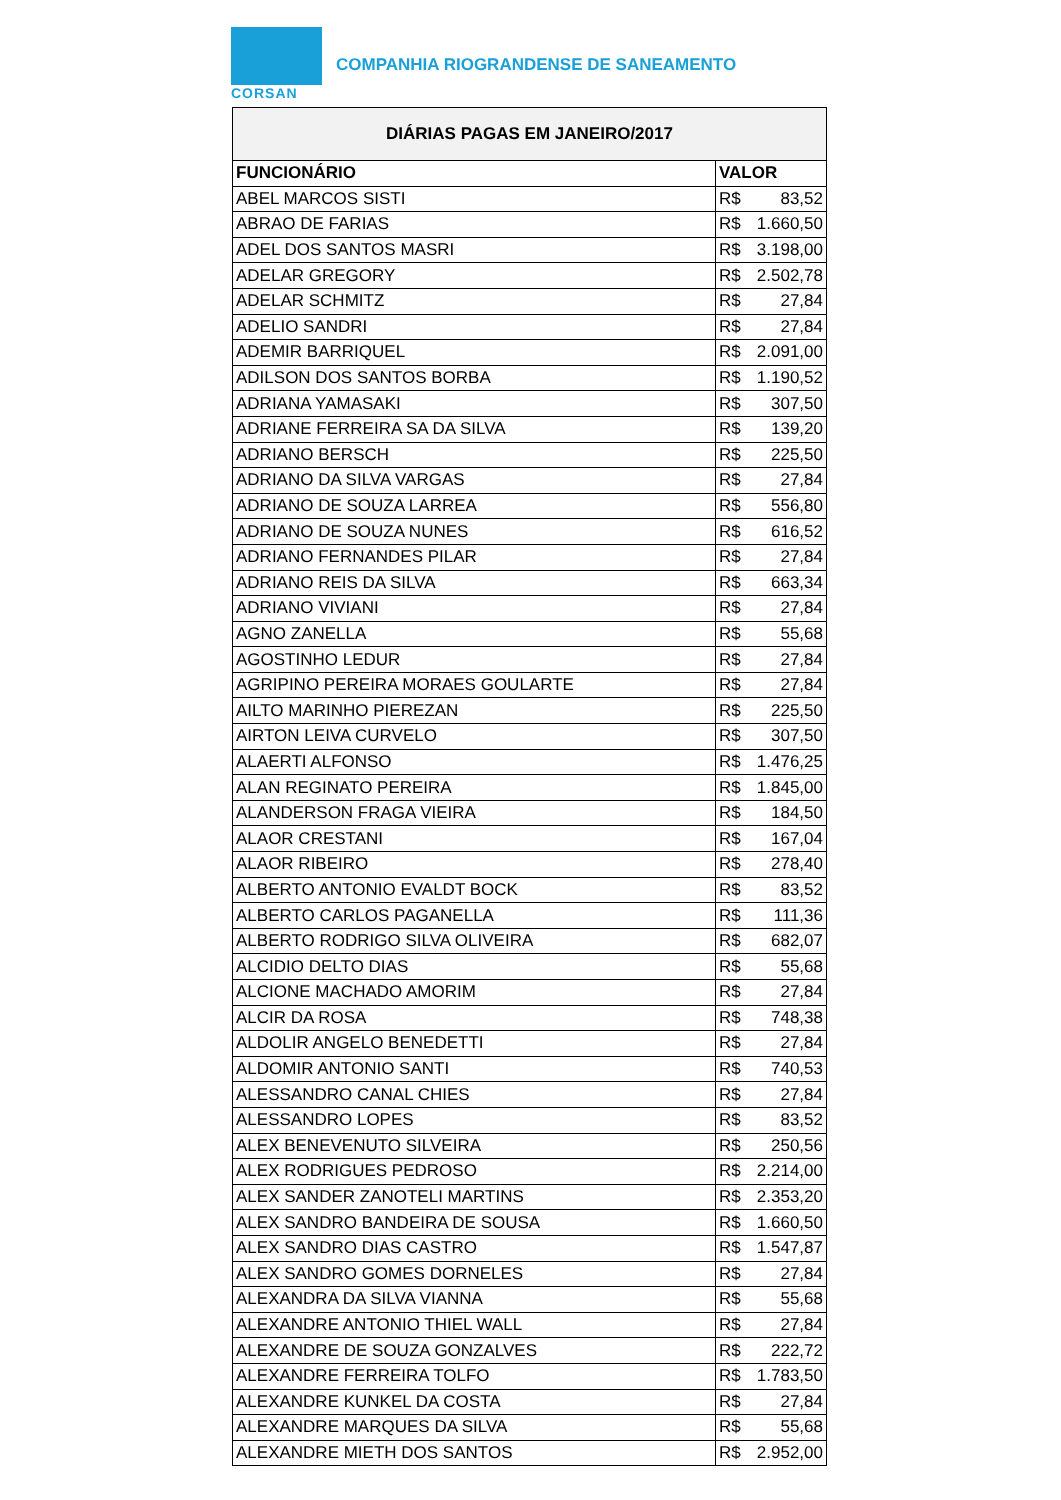CORSAN
COMPANHIA RIOGRANDENSE DE SANEAMENTO
| DIÁRIAS PAGAS EM JANEIRO/2017 | |
| FUNCIONÁRIO | VALOR |
| ABEL MARCOS SISTI | R$ 83,52 |
| ABRAO DE FARIAS | R$ 1.660,50 |
| ADEL DOS SANTOS MASRI | R$ 3.198,00 |
| ADELAR GREGORY | R$ 2.502,78 |
| ADELAR SCHMITZ | R$ 27,84 |
| ADELIO SANDRI | R$ 27,84 |
| ADEMIR BARRIQUEL | R$ 2.091,00 |
| ADILSON DOS SANTOS BORBA | R$ 1.190,52 |
| ADRIANA YAMASAKI | R$ 307,50 |
| ADRIANE FERREIRA SA DA SILVA | R$ 139,20 |
| ADRIANO BERSCH | R$ 225,50 |
| ADRIANO DA SILVA VARGAS | R$ 27,84 |
| ADRIANO DE SOUZA LARREA | R$ 556,80 |
| ADRIANO DE SOUZA NUNES | R$ 616,52 |
| ADRIANO FERNANDES PILAR | R$ 27,84 |
| ADRIANO REIS DA SILVA | R$ 663,34 |
| ADRIANO VIVIANI | R$ 27,84 |
| AGNO ZANELLA | R$ 55,68 |
| AGOSTINHO LEDUR | R$ 27,84 |
| AGRIPINO PEREIRA MORAES GOULARTE | R$ 27,84 |
| AILTO MARINHO PIEREZAN | R$ 225,50 |
| AIRTON LEIVA CURVELO | R$ 307,50 |
| ALAERTI ALFONSO | R$ 1.476,25 |
| ALAN REGINATO PEREIRA | R$ 1.845,00 |
| ALANDERSON FRAGA VIEIRA | R$ 184,50 |
| ALAOR CRESTANI | R$ 167,04 |
| ALAOR RIBEIRO | R$ 278,40 |
| ALBERTO ANTONIO EVALDT BOCK | R$ 83,52 |
| ALBERTO CARLOS PAGANELLA | R$ 111,36 |
| ALBERTO RODRIGO SILVA OLIVEIRA | R$ 682,07 |
| ALCIDIO DELTO DIAS | R$ 55,68 |
| ALCIONE MACHADO AMORIM | R$ 27,84 |
| ALCIR DA ROSA | R$ 748,38 |
| ALDOLIR ANGELO BENEDETTI | R$ 27,84 |
| ALDOMIR ANTONIO SANTI | R$ 740,53 |
| ALESSANDRO CANAL CHIES | R$ 27,84 |
| ALESSANDRO LOPES | R$ 83,52 |
| ALEX BENEVENUTO SILVEIRA | R$ 250,56 |
| ALEX RODRIGUES PEDROSO | R$ 2.214,00 |
| ALEX SANDER ZANOTELI MARTINS | R$ 2.353,20 |
| ALEX SANDRO BANDEIRA DE SOUSA | R$ 1.660,50 |
| ALEX SANDRO DIAS CASTRO | R$ 1.547,87 |
| ALEX SANDRO GOMES DORNELES | R$ 27,84 |
| ALEXANDRA DA SILVA VIANNA | R$ 55,68 |
| ALEXANDRE ANTONIO THIEL WALL | R$ 27,84 |
| ALEXANDRE DE SOUZA GONZALVES | R$ 222,72 |
| ALEXANDRE FERREIRA TOLFO | R$ 1.783,50 |
| ALEXANDRE KUNKEL DA COSTA | R$ 27,84 |
| ALEXANDRE MARQUES DA SILVA | R$ 55,68 |
| ALEXANDRE MIETH DOS SANTOS | R$ 2.952,00 |